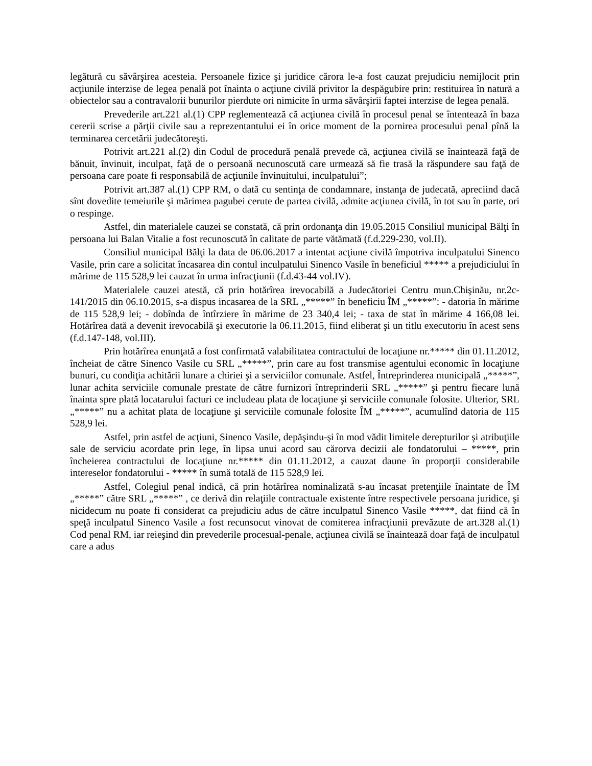legătură cu săvârşirea acesteia. Persoanele fizice şi juridice cărora le-a fost cauzat prejudiciu nemijlocit prin acţiunile interzise de legea penală pot înainta o acţiune civilă privitor la despăgubire prin: restituirea în natură a obiectelor sau a contravalorii bunurilor pierdute ori nimicite în urma săvârşirii faptei interzise de legea penală.
Prevederile art.221 al.(1) CPP reglementează că acţiunea civilă în procesul penal se întentează în baza cererii scrise a părţii civile sau a reprezentantului ei în orice moment de la pornirea procesului penal pînă la terminarea cercetării judecătoreşti.
Potrivit art.221 al.(2) din Codul de procedură penală prevede că, acţiunea civilă se înaintează faţă de bănuit, învinuit, inculpat, faţă de o persoană necunoscută care urmează să fie trasă la răspundere sau faţă de persoana care poate fi responsabilă de acţiunile învinuitului, inculpatului”;
Potrivit art.387 al.(1) CPP RM, o dată cu sentinţa de condamnare, instanţa de judecată, apreciind dacă sînt dovedite temeiurile şi mărimea pagubei cerute de partea civilă, admite acţiunea civilă, în tot sau în parte, ori o respinge.
Astfel, din materialele cauzei se constată, că prin ordonanţa din 19.05.2015 Consiliul municipal Bălţi în persoana lui Balan Vitalie a fost recunoscută în calitate de parte vătămată (f.d.229-230, vol.II).
Consiliul municipal Bălţi la data de 06.06.2017 a intentat acţiune civilă împotriva inculpatului Sinenco Vasile, prin care a solicitat încasarea din contul inculpatului Sinenco Vasile în beneficiul ***** a prejudiciului în mărime de 115 528,9 lei cauzat în urma infracţiunii (f.d.43-44 vol.IV).
Materialele cauzei atestă, că prin hotărîrea irevocabilă a Judecătoriei Centru mun.Chişinău, nr.2c-141/2015 din 06.10.2015, s-a dispus incasarea de la SRL „*****” în beneficiu ÎM „*****”: - datoria în mărime de 115 528,9 lei; - dobînda de întîrziere în mărime de 23 340,4 lei; - taxa de stat în mărime 4 166,08 lei. Hotărîrea dată a devenit irevocabilă şi executorie la 06.11.2015, fiind eliberat şi un titlu executoriu în acest sens (f.d.147-148, vol.III).
Prin hotărîrea enunţată a fost confirmată valabilitatea contractului de locaţiune nr.***** din 01.11.2012, încheiat de către Sinenco Vasile cu SRL „*****”, prin care au fost transmise agentului economic în locaţiune bunuri, cu condiţia achitării lunare a chiriei şi a serviciilor comunale. Astfel, Întreprinderea municipală „*****”, lunar achita serviciile comunale prestate de către furnizori întreprinderii SRL „*****” şi pentru fiecare lună înainta spre plată locatarului facturi ce includeau plata de locaţiune şi serviciile comunale folosite. Ulterior, SRL „*****” nu a achitat plata de locaţiune şi serviciile comunale folosite ÎM „*****”, acumulînd datoria de 115 528,9 lei.
Astfel, prin astfel de acţiuni, Sinenco Vasile, depăşindu-şi în mod vădit limitele derepturilor şi atribuţiile sale de serviciu acordate prin lege, în lipsa unui acord sau cărorva decizii ale fondatorului – *****, prin încheierea contractului de locaţiune nr.***** din 01.11.2012, a cauzat daune în proporţii considerabile intereselor fondatorului - ***** în sumă totală de 115 528,9 lei.
Astfel, Colegiul penal indică, că prin hotărîrea nominalizată s-au încasat pretenţiile înaintate de ÎM „*****” către SRL „*****” , ce derivă din relaţiile contractuale existente între respectivele persoana juridice, şi nicidecum nu poate fi considerat ca prejudiciu adus de către inculpatul Sinenco Vasile *****, dat fiind că în speţă inculpatul Sinenco Vasile a fost recunsocut vinovat de comiterea infracţiunii prevăzute de art.328 al.(1) Cod penal RM, iar reieşind din prevederile procesual-penale, acţiunea civilă se înaintează doar faţă de inculpatul care a adus